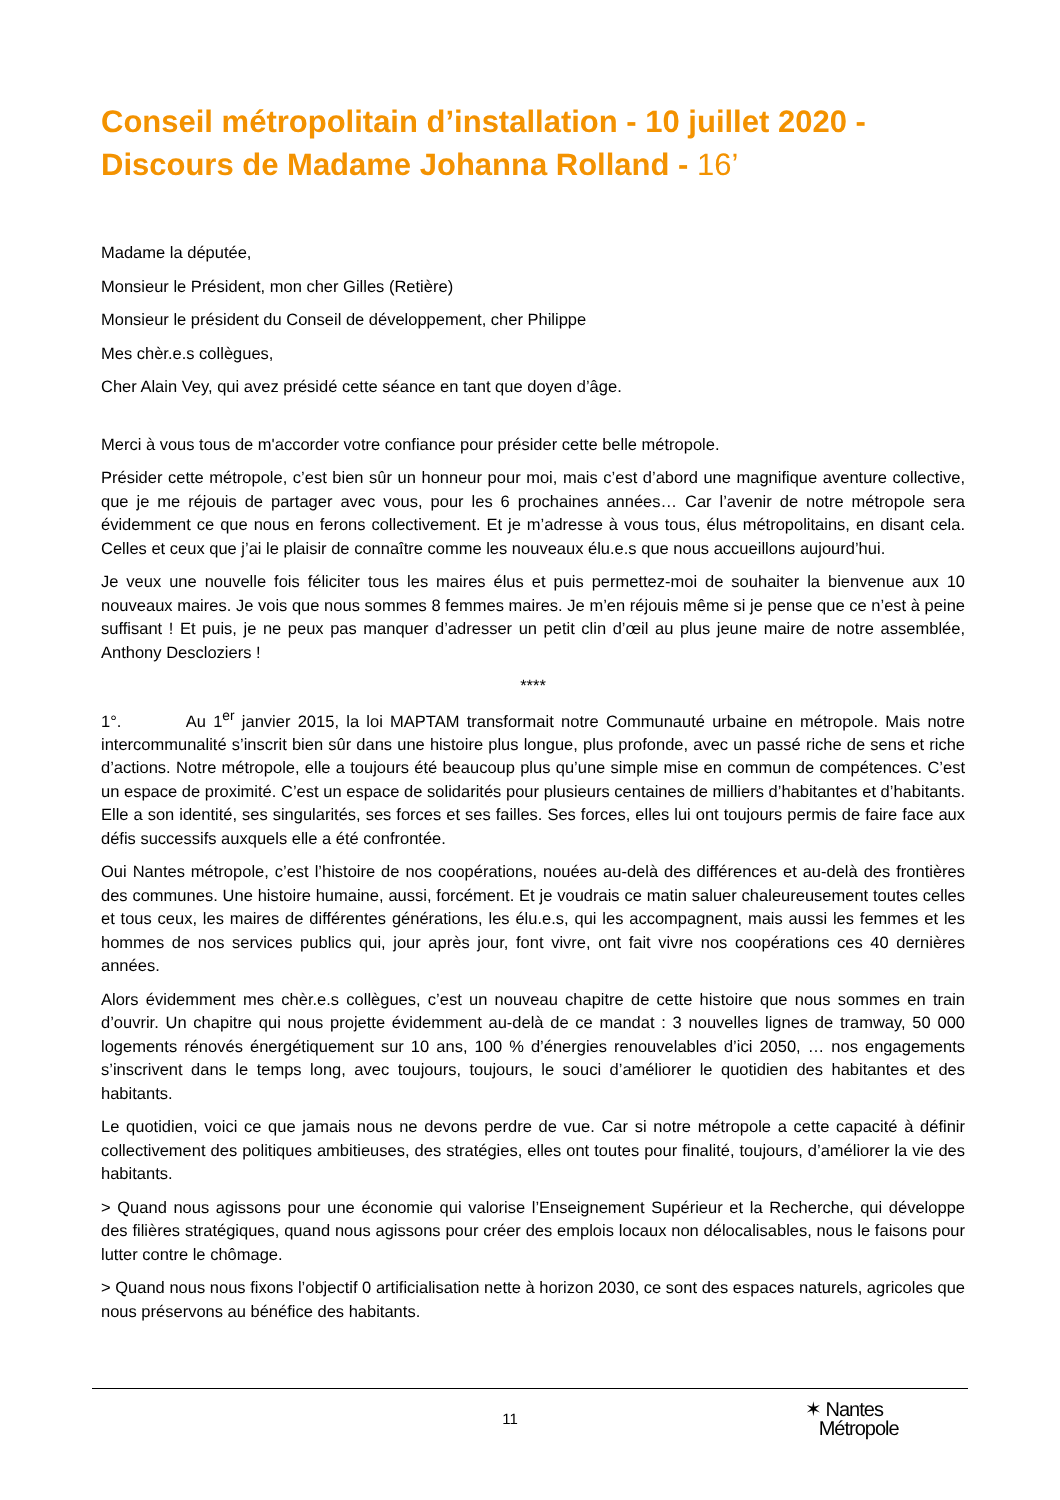Conseil métropolitain d’installation - 10 juillet 2020 - Discours de Madame Johanna Rolland - 16’
Madame la députée,
Monsieur le Président, mon cher Gilles (Retière)
Monsieur le président du Conseil de développement, cher Philippe
Mes chèr.e.s collègues,
Cher Alain Vey, qui avez présidé cette séance en tant que doyen d’âge.
Merci à vous tous de m'accorder votre confiance pour présider cette belle métropole.
Présider cette métropole, c’est bien sûr un honneur pour moi, mais c’est d’abord une magnifique aventure collective, que je me réjouis de partager avec vous, pour les 6 prochaines années… Car l’avenir de notre métropole sera évidemment ce que nous en ferons collectivement. Et je m’adresse à vous tous, élus métropolitains, en disant cela. Celles et ceux que j’ai le plaisir de connaître comme les nouveaux élu.e.s que nous accueillons aujourd’hui.
Je veux une nouvelle fois féliciter tous les maires élus et puis permettez-moi de souhaiter la bienvenue aux 10 nouveaux maires. Je vois que nous sommes 8 femmes maires. Je m’en réjouis même si je pense que ce n’est à peine suffisant ! Et puis, je ne peux pas manquer d’adresser un petit clin d’œil au plus jeune maire de notre assemblée, Anthony Descloziers !
****
1°. Au 1<sup>er</sup> janvier 2015, la loi MAPTAM transformait notre Communauté urbaine en métropole. Mais notre intercommunalité s’inscrit bien sûr dans une histoire plus longue, plus profonde, avec un passé riche de sens et riche d’actions. Notre métropole, elle a toujours été beaucoup plus qu’une simple mise en commun de compétences. C’est un espace de proximité. C’est un espace de solidarités pour plusieurs centaines de milliers d’habitantes et d’habitants. Elle a son identité, ses singularités, ses forces et ses failles. Ses forces, elles lui ont toujours permis de faire face aux défis successifs auxquels elle a été confrontée.
Oui Nantes métropole, c’est l’histoire de nos coopérations, nouées au-delà des différences et au-delà des frontières des communes. Une histoire humaine, aussi, forcément. Et je voudrais ce matin saluer chaleureusement toutes celles et tous ceux, les maires de différentes générations, les élu.e.s, qui les accompagnent, mais aussi les femmes et les hommes de nos services publics qui, jour après jour, font vivre, ont fait vivre nos coopérations ces 40 dernières années.
Alors évidemment mes chèr.e.s collègues, c’est un nouveau chapitre de cette histoire que nous sommes en train d’ouvrir. Un chapitre qui nous projette évidemment au-delà de ce mandat : 3 nouvelles lignes de tramway, 50 000 logements rénovés énergétiquement sur 10 ans, 100 % d’énergies renouvelables d’ici 2050, … nos engagements s’inscrivent dans le temps long, avec toujours, toujours, le souci d’améliorer le quotidien des habitantes et des habitants.
Le quotidien, voici ce que jamais nous ne devons perdre de vue. Car si notre métropole a cette capacité à définir collectivement des politiques ambitieuses, des stratégies, elles ont toutes pour finalité, toujours, d’améliorer la vie des habitants.
> Quand nous agissons pour une économie qui valorise l’Enseignement Supérieur et la Recherche, qui développe des filières stratégiques, quand nous agissons pour créer des emplois locaux non délocalisables, nous le faisons pour lutter contre le chômage.
> Quand nous nous fixons l’objectif 0 artificialisation nette à horizon 2030, ce sont des espaces naturels, agricoles que nous préservons au bénéfice des habitants.
11
✶ Nantes
Métropole